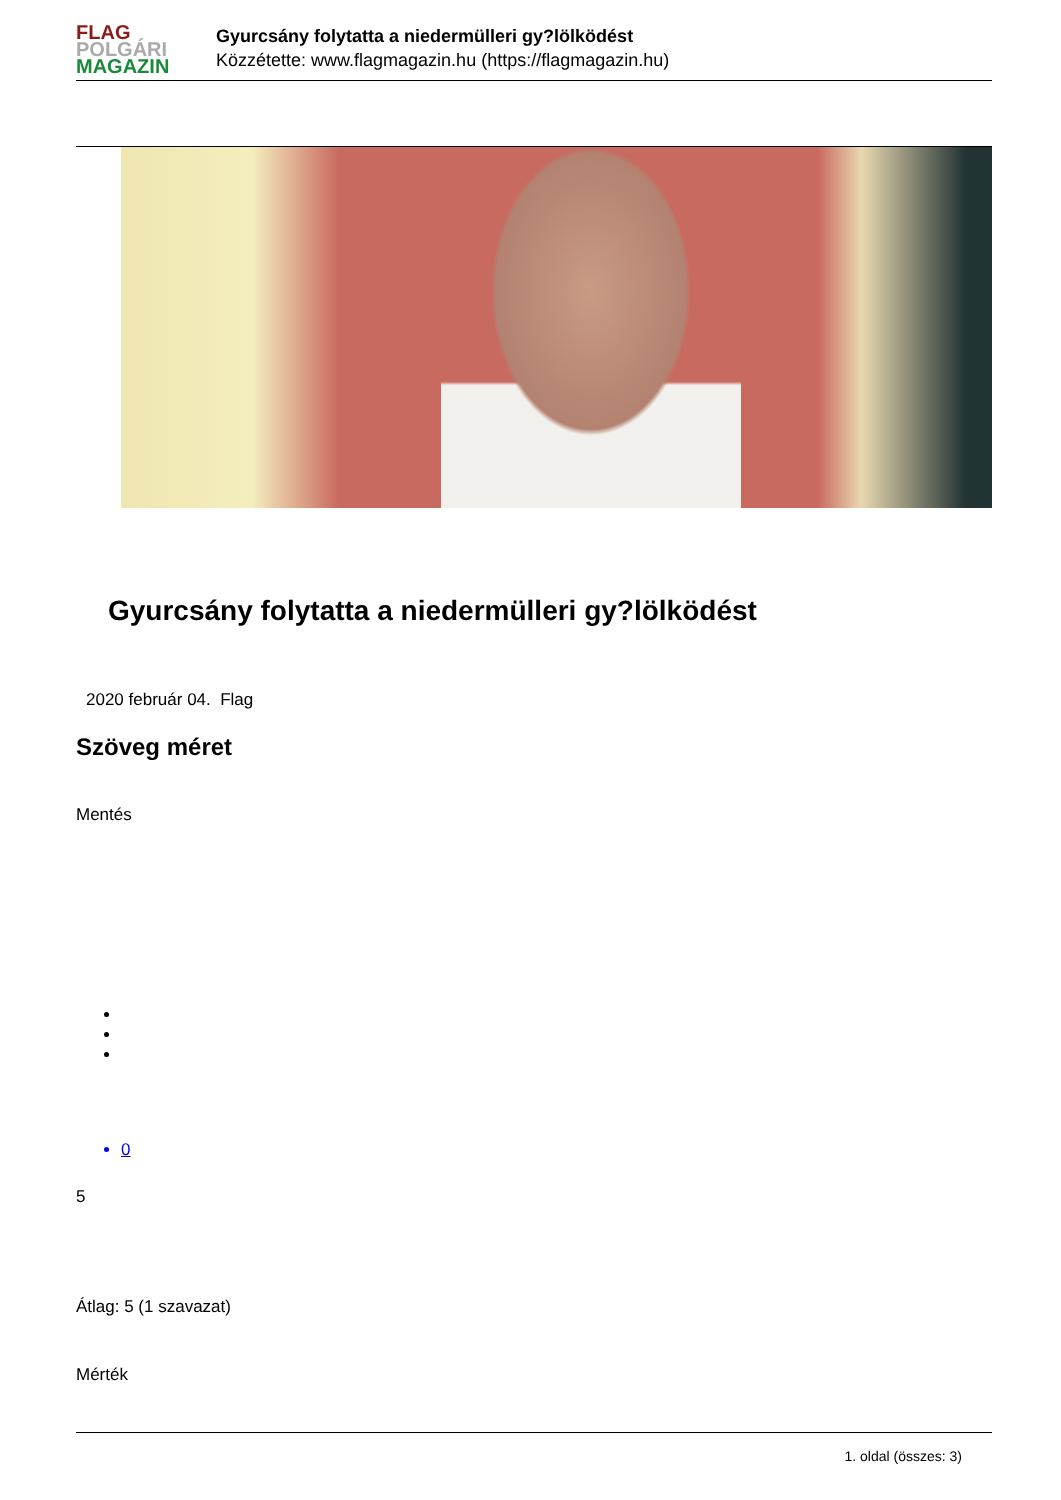FLAG
POLGÁRI
MAGAZIN
Gyurcsány folytatta a niedermülleri gy?lölködést
Közzétette: www.flagmagazin.hu (https://flagmagazin.hu)
Gyurcsány folytatta a niedermülleri gy?lölködést
2020 február 04. Flag
Szöveg méret
Mentés
0
5
Átlag: 5 (1 szavazat)
Mérték
1. oldal (összes: 3)